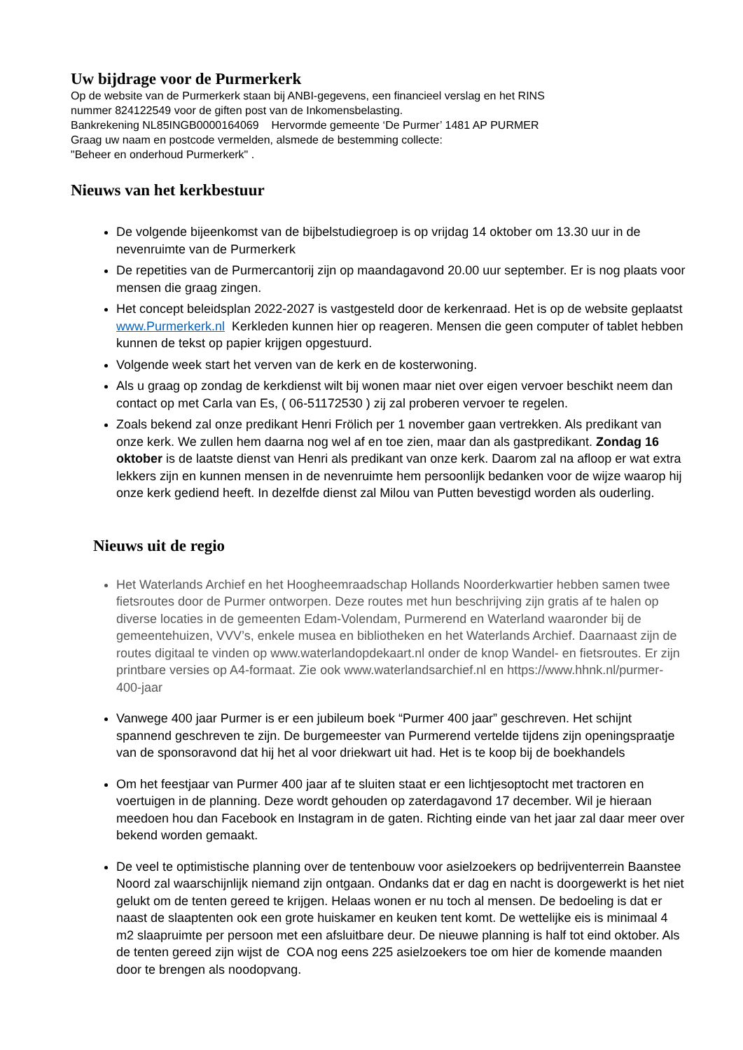Uw bijdrage voor de Purmerkerk
Op de website van de Purmerkerk staan bij ANBI-gegevens, een financieel verslag en het RINS
nummer 824122549 voor de giften post van de Inkomensbelasting.
Bankrekening NL85INGB0000164069 Hervormde gemeente ‘De Purmer’ 1481 AP PURMER
Graag uw naam en postcode vermelden, alsmede de bestemming collecte:
"Beheer en onderhoud Purmerkerk" .
Nieuws van het kerkbestuur
De volgende bijeenkomst van de bijbelstudiegroep is op vrijdag 14 oktober om 13.30 uur in de nevenruimte van de Purmerkerk
De repetities van de Purmercantorij zijn op maandagavond 20.00 uur september. Er is nog plaats voor mensen die graag zingen.
Het concept beleidsplan 2022-2027 is vastgesteld door de kerkenraad. Het is op de website geplaatst www.Purmerkerk.nl Kerkleden kunnen hier op reageren. Mensen die geen computer of tablet hebben kunnen de tekst op papier krijgen opgestuurd.
Volgende week start het verven van de kerk en de kosterwoning.
Als u graag op zondag de kerkdienst wilt bij wonen maar niet over eigen vervoer beschikt neem dan contact op met Carla van Es, ( 06-51172530 ) zij zal proberen vervoer te regelen.
Zoals bekend zal onze predikant Henri Frölich per 1 november gaan vertrekken. Als predikant van onze kerk. We zullen hem daarna nog wel af en toe zien, maar dan als gastpredikant. Zondag 16 oktober is de laatste dienst van Henri als predikant van onze kerk. Daarom zal na afloop er wat extra lekkers zijn en kunnen mensen in de nevenruimte hem persoonlijk bedanken voor de wijze waarop hij onze kerk gediend heeft. In dezelfde dienst zal Milou van Putten bevestigd worden als ouderling.
Nieuws uit de regio
Het Waterlands Archief en het Hoogheemraadschap Hollands Noorderkwartier hebben samen twee fietsroutes door de Purmer ontworpen. Deze routes met hun beschrijving zijn gratis af te halen op diverse locaties in de gemeenten Edam-Volendam, Purmerend en Waterland waaronder bij de gemeentehuizen, VVV’s, enkele musea en bibliotheken en het Waterlands Archief. Daarnaast zijn de routes digitaal te vinden op www.waterlandopdekaart.nl onder de knop Wandel- en fietsroutes. Er zijn printbare versies op A4-formaat. Zie ook www.waterlandsarchief.nl en https://www.hhnk.nl/purmer-400-jaar
Vanwege 400 jaar Purmer is er een jubileum boek “Purmer 400 jaar” geschreven. Het schijnt spannend geschreven te zijn. De burgemeester van Purmerend vertelde tijdens zijn openingspraatje van de sponsoravond dat hij het al voor driekwart uit had. Het is te koop bij de boekhandels
Om het feestjaar van Purmer 400 jaar af te sluiten staat er een lichtjesoptocht met tractoren en voertuigen in de planning. Deze wordt gehouden op zaterdagavond 17 december. Wil je hieraan meedoen hou dan Facebook en Instagram in de gaten. Richting einde van het jaar zal daar meer over bekend worden gemaakt.
De veel te optimistische planning over de tentenbouw voor asielzoekers op bedrijventerrein Baanstee Noord zal waarschijnlijk niemand zijn ontgaan. Ondanks dat er dag en nacht is doorgewerkt is het niet gelukt om de tenten gereed te krijgen. Helaas wonen er nu toch al mensen. De bedoeling is dat er naast de slaaptenten ook een grote huiskamer en keuken tent komt. De wettelijke eis is minimaal 4 m2 slaapruimte per persoon met een afsluitbare deur. De nieuwe planning is half tot eind oktober. Als de tenten gereed zijn wijst de COA nog eens 225 asielzoekers toe om hier de komende maanden door te brengen als noodopvang.